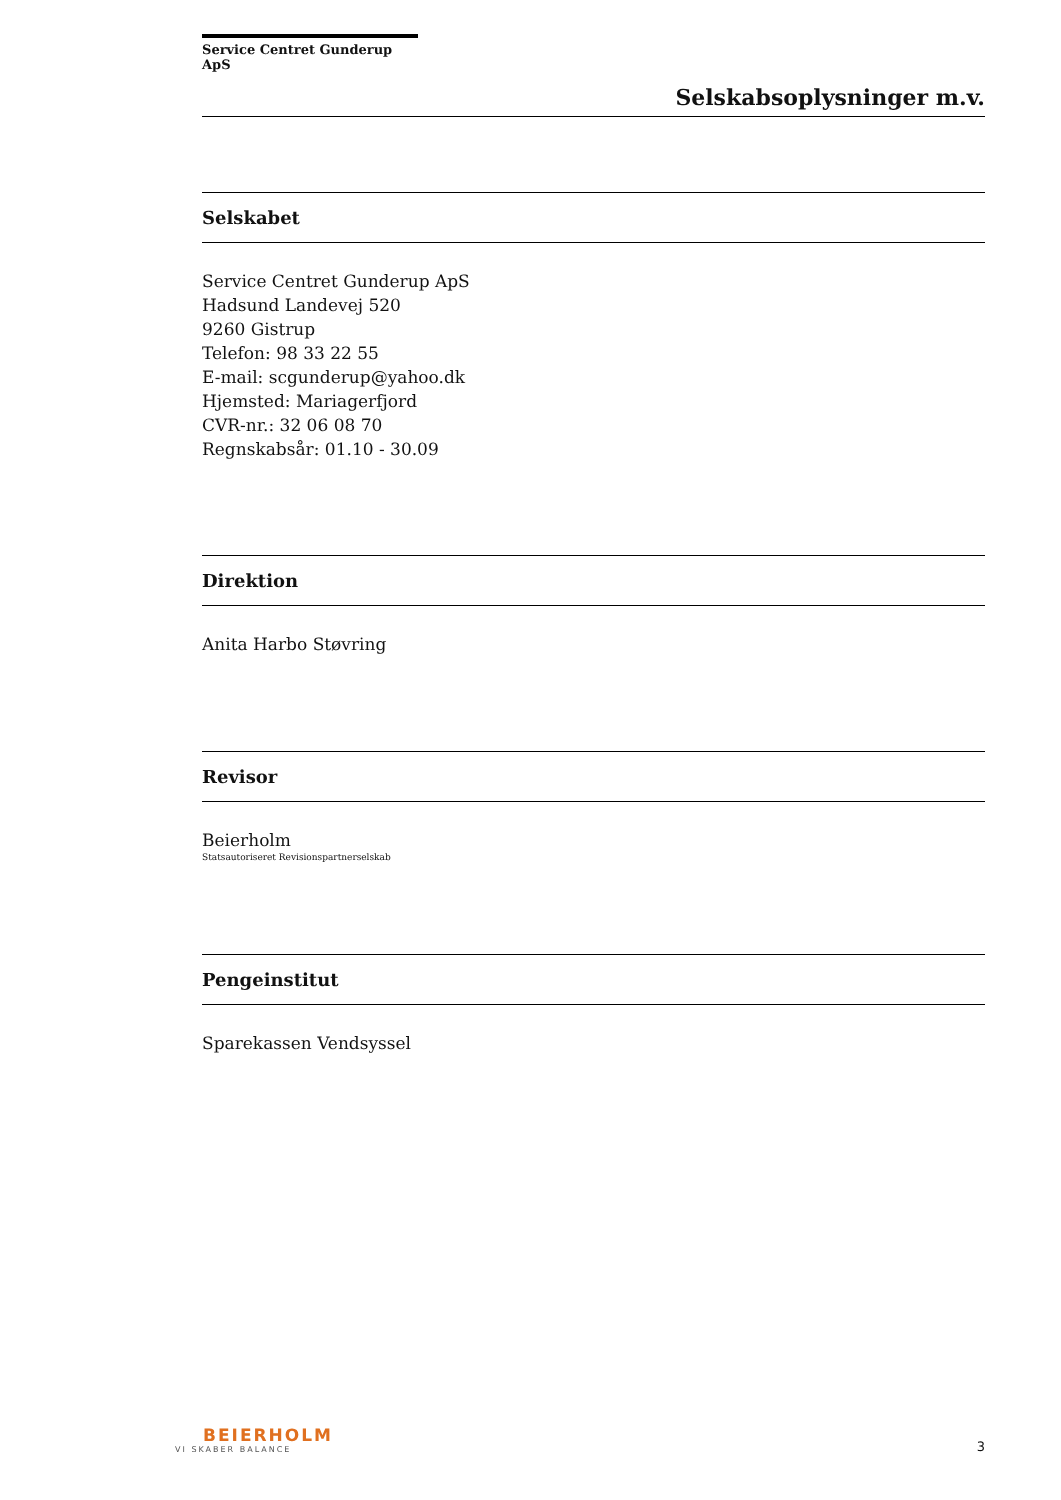Service Centret Gunderup ApS
Selskabsoplysninger m.v.
Selskabet
Service Centret Gunderup ApS
Hadsund Landevej 520
9260 Gistrup
Telefon: 98 33 22 55
E-mail: scgunderup@yahoo.dk
Hjemsted: Mariagerfjord
CVR-nr.: 32 06 08 70
Regnskabsår: 01.10 - 30.09
Direktion
Anita Harbo Støvring
Revisor
Beierholm
Statsautoriseret Revisionspartnerselskab
Pengeinstitut
Sparekassen Vendsyssel
BEIERHOLM
VI SKABER BALANCE
3